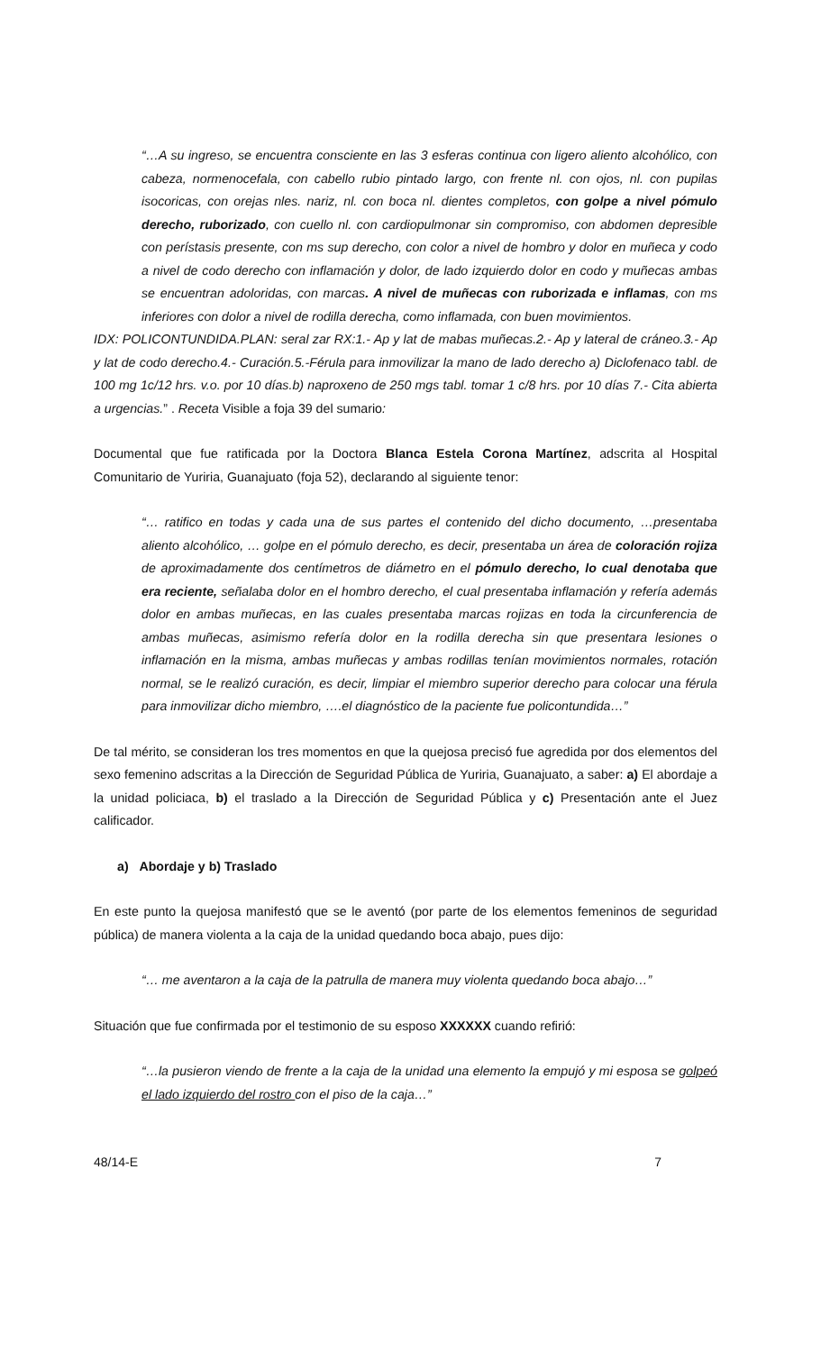“…A su ingreso, se encuentra consciente en las 3 esferas continua con ligero aliento alcohólico, con cabeza, normenocefala, con cabello rubio pintado largo, con frente nl. con ojos, nl. con pupilas isocoricas, con orejas nles. nariz, nl. con boca nl. dientes completos, con golpe a nivel pómulo derecho, ruborizado, con cuello nl. con cardiopulmonar sin compromiso, con abdomen depresible con perístasis presente, con ms sup derecho, con color a nivel de hombro y dolor en muñeca y codo a nivel de codo derecho con inflamación y dolor, de lado izquierdo dolor en codo y muñecas ambas se encuentran adoloridas, con marcas. A nivel de muñecas con ruborizada e inflamas, con ms inferiores con dolor a nivel de rodilla derecha, como inflamada, con buen movimientos.
IDX: POLICONTUNDIDA.PLAN: seral zar RX:1.- Ap y lat de mabas muñecas.2.- Ap y lateral de cráneo.3.- Ap y lat de codo derecho.4.- Curación.5.-Férula para inmovilizar la mano de lado derecho a) Diclofenaco tabl. de 100 mg 1c/12 hrs. v.o. por 10 días.b) naproxeno de 250 mgs tabl. tomar 1 c/8 hrs. por 10 días 7.- Cita abierta a urgencias.” . Receta Visible a foja 39 del sumario:
Documental que fue ratificada por la Doctora Blanca Estela Corona Martínez, adscrita al Hospital Comunitario de Yuriria, Guanajuato (foja 52), declarando al siguiente tenor:
“… ratifico en todas y cada una de sus partes el contenido del dicho documento, …presentaba aliento alcohólico, … golpe en el pómulo derecho, es decir, presentaba un área de coloración rojiza de aproximadamente dos centímetros de diámetro en el pómulo derecho, lo cual denotaba que era reciente, señalaba dolor en el hombro derecho, el cual presentaba inflamación y refería además dolor en ambas muñecas, en las cuales presentaba marcas rojizas en toda la circunferencia de ambas muñecas, asimismo refería dolor en la rodilla derecha sin que presentara lesiones o inflamación en la misma, ambas muñecas y ambas rodillas tenían movimientos normales, rotación normal, se le realizó curación, es decir, limpiar el miembro superior derecho para colocar una férula para inmovilizar dicho miembro, ….el diagnóstico de la paciente fue policontundida…”
De tal mérito, se consideran los tres momentos en que la quejosa precisó fue agredida por dos elementos del sexo femenino adscritas a la Dirección de Seguridad Pública de Yuriria, Guanajuato, a saber: a) El abordaje a la unidad policiaca, b) el traslado a la Dirección de Seguridad Pública y c) Presentación ante el Juez calificador.
a) Abordaje y b) Traslado
En este punto la quejosa manifestó que se le aventó (por parte de los elementos femeninos de seguridad pública) de manera violenta a la caja de la unidad quedando boca abajo, pues dijo:
“… me aventaron a la caja de la patrulla de manera muy violenta quedando boca abajo…”
Situación que fue confirmada por el testimonio de su esposo XXXXXX cuando refirió:
“…la pusieron viendo de frente a la caja de la unidad una elemento la empujó y mi esposa se golpeó el lado izquierdo del rostro con el piso de la caja…”
48/14-E 7